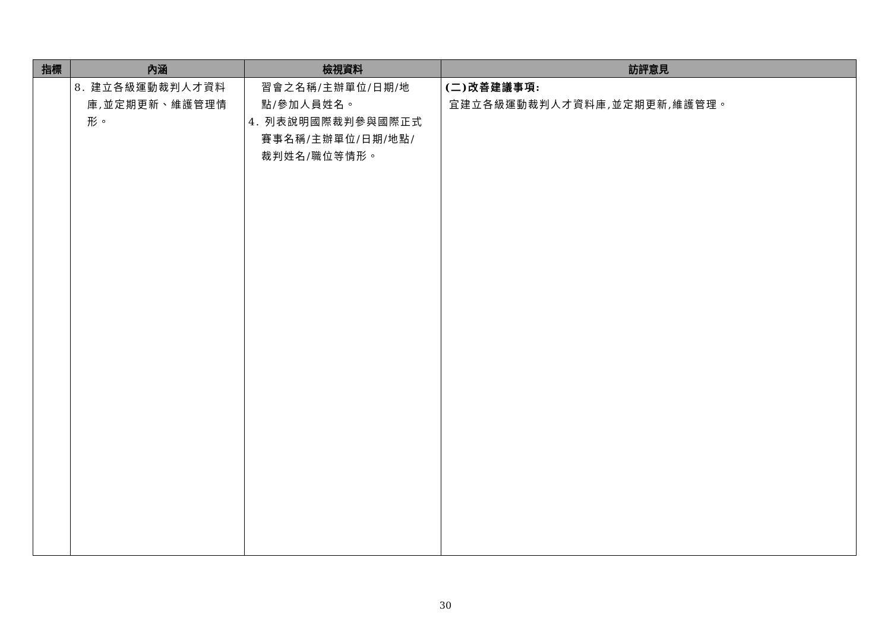| 指標 | 內涵 | 檢視資料 | 訪評意見 |
| --- | --- | --- | --- |
| | 8. 建立各級運動裁判人才資料 庫,並定期更新、維護管理情 形。 | 習會之名稱/主辦單位/日期/地 點/參加人員姓名。 4. 列表說明國際裁判參與國際正式 賽事名稱/主辦單位/日期/地點/ 裁判姓名/職位等情形。 | (二)改善建議事項: 宜建立各級運動裁判人才資料庫,並定期更新,維護管理。 |
30